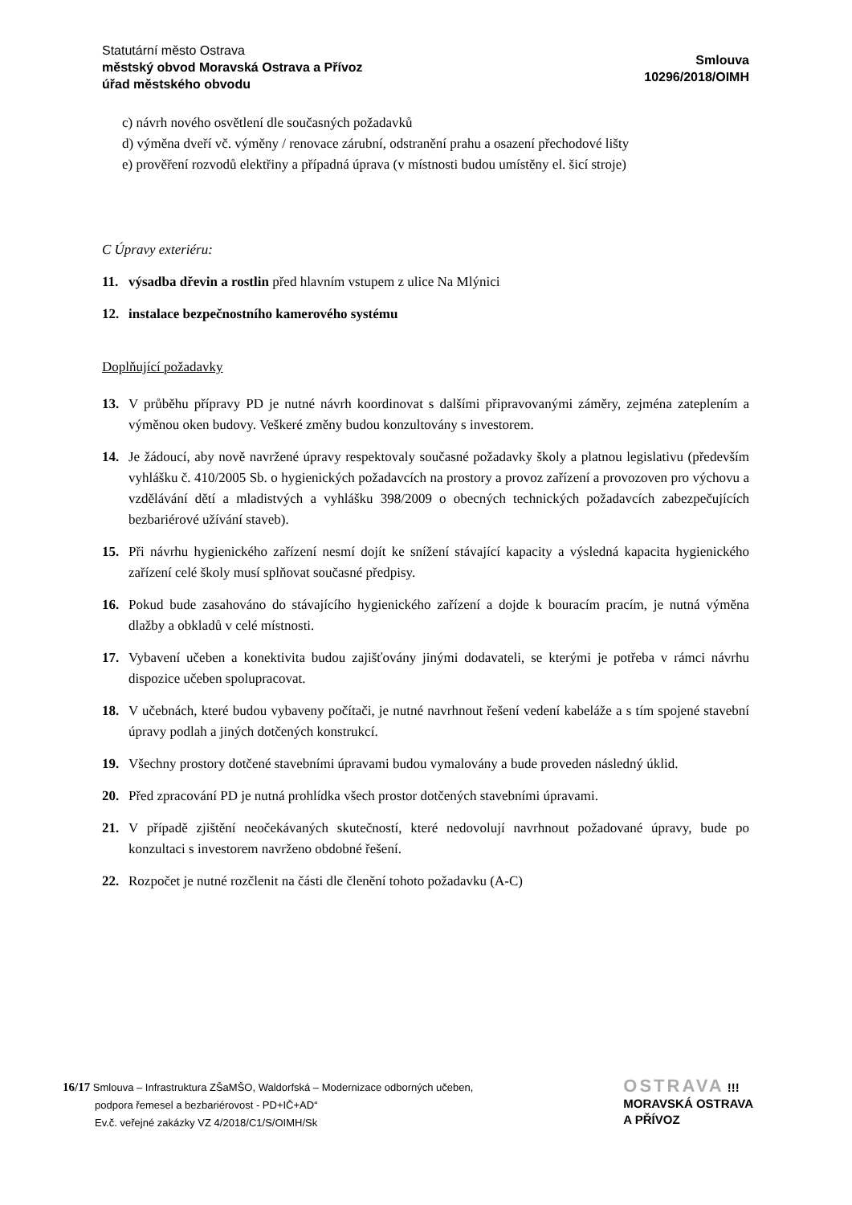Statutární město Ostrava
městský obvod Moravská Ostrava a Přívoz
úřad městského obvodu
Smlouva
10296/2018/OIMH
c) návrh nového osvětlení dle současných požadavků
d) výměna dveří vč. výměny / renovace zárubní, odstranění prahu a osazení přechodové lišty
e) prověření rozvodů elektřiny a případná úprava (v místnosti budou umístěny el. šicí stroje)
C Úpravy exteriéru:
11. výsadba dřevin a rostlin před hlavním vstupem z ulice Na Mlýnici
12. instalace bezpečnostního kamerového systému
Doplňující požadavky
13. V průběhu přípravy PD je nutné návrh koordinovat s dalšími připravovanými záměry, zejména zateplením a výměnou oken budovy. Veškeré změny budou konzultovány s investorem.
14. Je žádoucí, aby nově navržené úpravy respektovaly současné požadavky školy a platnou legislativu (především vyhlášku č. 410/2005 Sb. o hygienických požadavcích na prostory a provoz zařízení a provozoven pro výchovu a vzdělávání dětí a mladistvých a vyhlášku 398/2009 o obecných technických požadavcích zabezpečujících bezbariérové užívání staveb).
15. Při návrhu hygienického zařízení nesmí dojít ke snížení stávající kapacity a výsledná kapacita hygienického zařízení celé školy musí splňovat současné předpisy.
16. Pokud bude zasahováno do stávajícího hygienického zařízení a dojde k bouracím pracím, je nutná výměna dlažby a obkladů v celé místnosti.
17. Vybavení učeben a konektivita budou zajišťovány jinými dodavateli, se kterými je potřeba v rámci návrhu dispozice učeben spolupracovat.
18. V učebnách, které budou vybaveny počítači, je nutné navrhnout řešení vedení kabeláže a s tím spojené stavební úpravy podlah a jiných dotčených konstrukcí.
19. Všechny prostory dotčené stavebními úpravami budou vymalovány a bude proveden následný úklid.
20. Před zpracování PD je nutná prohlídka všech prostor dotčených stavebními úpravami.
21. V případě zjištění neočekávaných skutečností, které nedovolují navrhnout požadované úpravy, bude po konzultaci s investorem navrženo obdobné řešení.
22. Rozpočet je nutné rozčlenit na části dle členění tohoto požadavku (A-C)
16/17 Smlouva – Infrastruktura ZŠaMŠO, Waldorfská – Modernizace odborných učeben,
podpora řemesel a bezbariérovost - PD+IČ+AD“
Ev.č. veřejné zakázky VZ 4/2018/C1/S/OIMH/Sk
OSTRAVA !!!
MORAVSKÁ OSTRAVA
A PŘÍVOZ